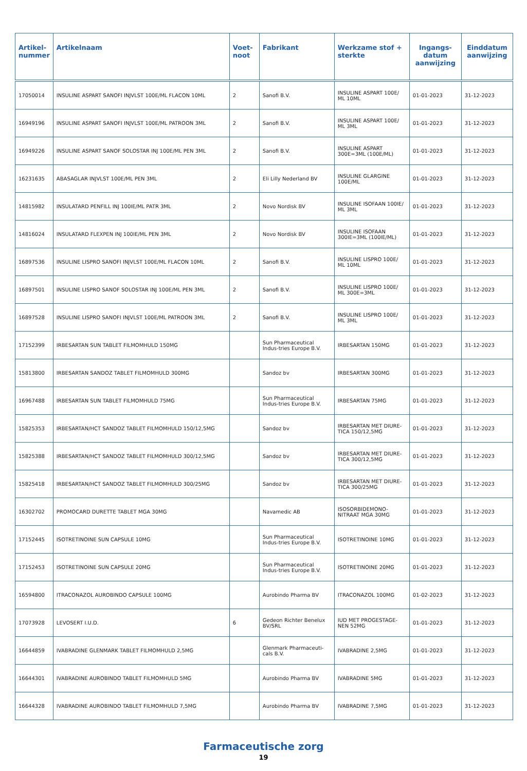| Artikel- nummer | Artikelnaam | Voet- noot | Fabrikant | Werkzame stof + sterkte | Ingangs- datum aanwijzing | Einddatum aanwijzing |
| --- | --- | --- | --- | --- | --- | --- |
| 17050014 | INSULINE ASPART SANOFI INJVLST 100E/ML FLACON 10ML | 2 | Sanofi B.V. | INSULINE ASPART 100E/ ML 10ML | 01-01-2023 | 31-12-2023 |
| 16949196 | INSULINE ASPART SANOFI INJVLST 100E/ML PATROON 3ML | 2 | Sanofi B.V. | INSULINE ASPART 100E/ ML 3ML | 01-01-2023 | 31-12-2023 |
| 16949226 | INSULINE ASPART SANOF SOLOSTAR INJ 100E/ML PEN 3ML | 2 | Sanofi B.V. | INSULINE ASPART 300E=3ML (100E/ML) | 01-01-2023 | 31-12-2023 |
| 16231635 | ABASAGLAR INJVLST 100E/ML PEN 3ML | 2 | Eli Lilly Nederland BV | INSULINE GLARGINE 100E/ML | 01-01-2023 | 31-12-2023 |
| 14815982 | INSULATARD PENFILL INJ 100IE/ML PATR 3ML | 2 | Novo Nordisk BV | INSULINE ISOFAAN 100IE/ ML 3ML | 01-01-2023 | 31-12-2023 |
| 14816024 | INSULATARD FLEXPEN INJ 100IE/ML PEN 3ML | 2 | Novo Nordisk BV | INSULINE ISOFAAN 300IE=3ML (100IE/ML) | 01-01-2023 | 31-12-2023 |
| 16897536 | INSULINE LISPRO SANOFI INJVLST 100E/ML FLACON 10ML | 2 | Sanofi B.V. | INSULINE LISPRO 100E/ ML 10ML | 01-01-2023 | 31-12-2023 |
| 16897501 | INSULINE LISPRO SANOF SOLOSTAR INJ 100E/ML PEN 3ML | 2 | Sanofi B.V. | INSULINE LISPRO 100E/ ML 300E=3ML | 01-01-2023 | 31-12-2023 |
| 16897528 | INSULINE LISPRO SANOFI INJVLST 100E/ML PATROON 3ML | 2 | Sanofi B.V. | INSULINE LISPRO 100E/ ML 3ML | 01-01-2023 | 31-12-2023 |
| 17152399 | IRBESARTAN SUN TABLET FILMOMHULD 150MG | | Sun Pharmaceutical Indus-tries Europe B.V. | IRBESARTAN 150MG | 01-01-2023 | 31-12-2023 |
| 15813800 | IRBESARTAN SANDOZ TABLET FILMOMHULD 300MG | | Sandoz bv | IRBESARTAN 300MG | 01-01-2023 | 31-12-2023 |
| 16967488 | IRBESARTAN SUN TABLET FILMOMHULD 75MG | | Sun Pharmaceutical Indus-tries Europe B.V. | IRBESARTAN 75MG | 01-01-2023 | 31-12-2023 |
| 15825353 | IRBESARTAN/HCT SANDOZ TABLET FILMOMHULD 150/12,5MG | | Sandoz bv | IRBESARTAN MET DIURE-TICA 150/12,5MG | 01-01-2023 | 31-12-2023 |
| 15825388 | IRBESARTAN/HCT SANDOZ TABLET FILMOMHULD 300/12,5MG | | Sandoz bv | IRBESARTAN MET DIURE-TICA 300/12,5MG | 01-01-2023 | 31-12-2023 |
| 15825418 | IRBESARTAN/HCT SANDOZ TABLET FILMOMHULD 300/25MG | | Sandoz bv | IRBESARTAN MET DIURE-TICA 300/25MG | 01-01-2023 | 31-12-2023 |
| 16302702 | PROMOCARD DURETTE TABLET MGA 30MG | | Navamedic AB | ISOSORBIDEMONO-NITRAAT MGA 30MG | 01-01-2023 | 31-12-2023 |
| 17152445 | ISOTRETINOINE SUN CAPSULE 10MG | | Sun Pharmaceutical Indus-tries Europe B.V. | ISOTRETINOINE 10MG | 01-01-2023 | 31-12-2023 |
| 17152453 | ISOTRETINOINE SUN CAPSULE 20MG | | Sun Pharmaceutical Indus-tries Europe B.V. | ISOTRETINOINE 20MG | 01-01-2023 | 31-12-2023 |
| 16594800 | ITRACONAZOL AUROBINDO CAPSULE 100MG | | Aurobindo Pharma BV | ITRACONAZOL 100MG | 01-02-2023 | 31-12-2023 |
| 17073928 | LEVOSERT I.U.D. | 6 | Gedeon Richter Benelux BV/SRL | IUD MET PROGESTAGE-NEN 52MG | 01-01-2023 | 31-12-2023 |
| 16644859 | IVABRADINE GLENMARK TABLET FILMOMHULD 2,5MG | | Glenmark Pharmaceuti-cals B.V. | IVABRADINE 2,5MG | 01-01-2023 | 31-12-2023 |
| 16644301 | IVABRADINE AUROBINDO TABLET FILMOMHULD 5MG | | Aurobindo Pharma BV | IVABRADINE 5MG | 01-01-2023 | 31-12-2023 |
| 16644328 | IVABRADINE AUROBINDO TABLET FILMOMHULD 7,5MG | | Aurobindo Pharma BV | IVABRADINE 7,5MG | 01-01-2023 | 31-12-2023 |
Farmaceutische zorg
19